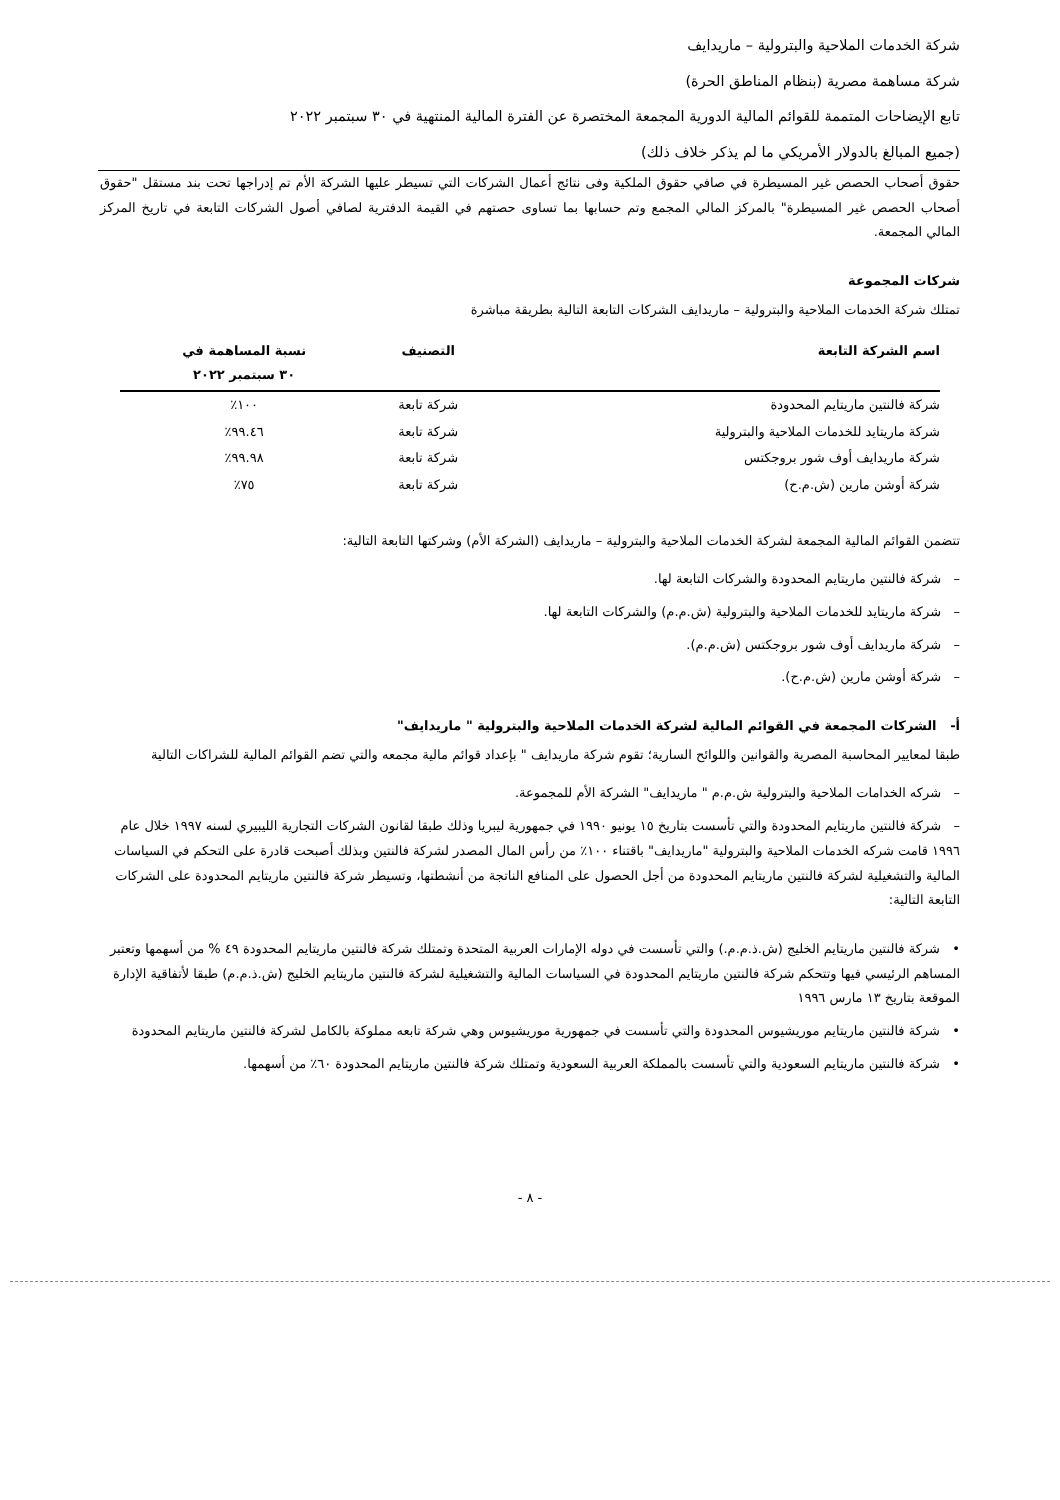شركة الخدمات الملاحية والبترولية – ماريدايف
شركة مساهمة مصرية (بنظام المناطق الحرة)
تابع الإيضاحات المتممة للقوائم المالية الدورية المجمعة المختصرة عن الفترة المالية المنتهية في ٣٠ سبتمبر ٢٠٢٢
(جميع المبالغ بالدولار الأمريكي ما لم يذكر خلاف ذلك)
حقوق أصحاب الحصص غير المسيطرة في صافي حقوق الملكية وفى نتائج أعمال الشركات التي تسيطر عليها الشركة الأم تم إدراجها تحت بند مستقل "حقوق أصحاب الحصص غير المسيطرة" بالمركز المالي المجمع وتم حسابها بما تساوى حصتهم في القيمة الدفترية لصافي أصول الشركات التابعة في تاريخ المركز المالي المجمعة.
شركات المجموعة
تمتلك شركة الخدمات الملاحية والبترولية – ماريدايف الشركات التابعة التالية بطريقة مباشرة
| اسم الشركة التابعة | التصنيف | نسبة المساهمة في ٣٠ سبتمبر ٢٠٢٢ |
| --- | --- | --- |
| شركة فالنتين ماريتايم المحدودة | شركة تابعة | ١٠٠٪ |
| شركة ماريتايد للخدمات الملاحية والبترولية | شركة تابعة | ٩٩.٤٦٪ |
| شركة ماريدايف أوف شور بروجكتس | شركة تابعة | ٩٩.٩٨٪ |
| شركة أوشن مارين (ش.م.ح) | شركة تابعة | ٧٥٪ |
تتضمن القوائم المالية المجمعة لشركة الخدمات الملاحية والبترولية – ماريدايف (الشركة الأم) وشركتها التابعة التالية:
– شركة فالنتين ماريتايم المحدودة والشركات التابعة لها.
– شركة ماريتايد للخدمات الملاحية والبترولية (ش.م.م) والشركات التابعة لها.
– شركة ماريدايف أوف شور بروجكتس (ش.م.م).
– شركة أوشن مارين (ش.م.ح).
أ- الشركات المجمعة في القوائم المالية لشركة الخدمات الملاحية والبترولية " ماريدايف"
طبقا لمعايير المحاسبة المصرية والقوانين واللوائح السارية؛ تقوم شركة ماريدايف " بإعداد قوائم مالية مجمعه والتي تضم القوائم المالية للشراكات التالية
– شركه الخدامات الملاحية والبترولية ش.م.م " ماريدايف" الشركة الأم للمجموعة.
– شركة فالنتين ماريتايم المحدودة والتي تأسست بتاريخ ١٥ يونيو ١٩٩٠ في جمهورية ليبريا وذلك طبقا لقانون الشركات التجارية الليبيري لسنه ١٩٩٧ خلال عام ١٩٩٦ قامت شركه الخدمات الملاحية والبترولية "ماريدايف" باقتناء ١٠٠٪ من رأس المال المصدر لشركة فالنتين وبذلك أصبحت قادرة على التحكم في السياسات المالية والتشغيلية لشركة فالنتين ماريتايم المحدودة من أجل الحصول على المنافع الناتجة من أنشطتها، وتسيطر شركة فالنتين ماريتايم المحدودة على الشركات التابعة التالية:
• شركة فالنتين ماريتايم الخليج (ش.ذ.م.م.) والتي تأسست في دوله الإمارات العربية المتحدة وتمتلك شركة فالنتين ماريتايم المحدودة ٤٩ % من أسهمها وتعتبر المساهم الرئيسي فيها وتتحكم شركة فالنتين ماريتايم المحدودة في السياسات المالية والتشغيلية لشركة فالنتين ماريتايم الخليج (ش.ذ.م.م) طبقا لأتفاقية الإدارة الموقعة بتاريخ ١٣ مارس ١٩٩٦
• شركة فالنتين ماريتايم موريشيوس المحدودة والتي تأسست في جمهورية موريشيوس وهي شركة تابعه مملوكة بالكامل لشركة فالنتين ماريتايم المحدودة
• شركة فالنتين ماريتايم السعودية والتي تأسست بالمملكة العربية السعودية وتمتلك شركة فالنتين ماريتايم المحدودة ٦٠٪ من أسهمها.
- ٨ -